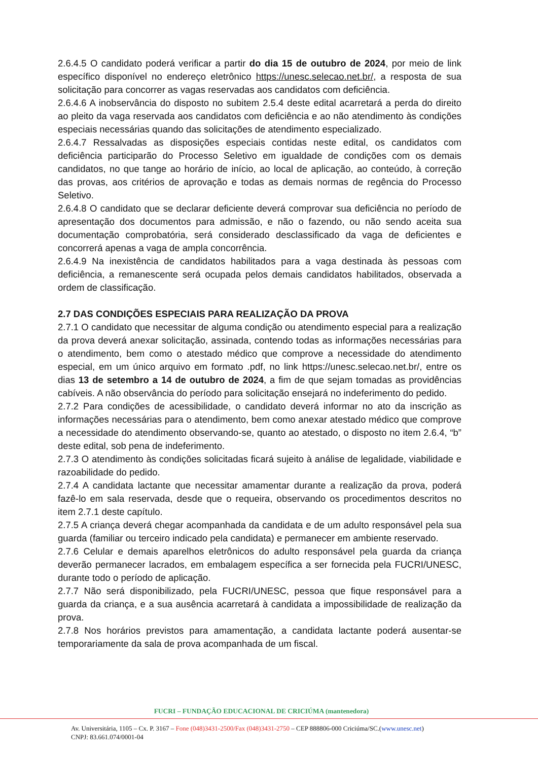2.6.4.5 O candidato poderá verificar a partir do dia 15 de outubro de 2024, por meio de link específico disponível no endereço eletrônico https://unesc.selecao.net.br/, a resposta de sua solicitação para concorrer as vagas reservadas aos candidatos com deficiência.
2.6.4.6 A inobservância do disposto no subitem 2.5.4 deste edital acarretará a perda do direito ao pleito da vaga reservada aos candidatos com deficiência e ao não atendimento às condições especiais necessárias quando das solicitações de atendimento especializado.
2.6.4.7 Ressalvadas as disposições especiais contidas neste edital, os candidatos com deficiência participarão do Processo Seletivo em igualdade de condições com os demais candidatos, no que tange ao horário de início, ao local de aplicação, ao conteúdo, à correção das provas, aos critérios de aprovação e todas as demais normas de regência do Processo Seletivo.
2.6.4.8 O candidato que se declarar deficiente deverá comprovar sua deficiência no período de apresentação dos documentos para admissão, e não o fazendo, ou não sendo aceita sua documentação comprobatória, será considerado desclassificado da vaga de deficientes e concorrerá apenas a vaga de ampla concorrência.
2.6.4.9 Na inexistência de candidatos habilitados para a vaga destinada às pessoas com deficiência, a remanescente será ocupada pelos demais candidatos habilitados, observada a ordem de classificação.
2.7 DAS CONDIÇÕES ESPECIAIS PARA REALIZAÇÃO DA PROVA
2.7.1 O candidato que necessitar de alguma condição ou atendimento especial para a realização da prova deverá anexar solicitação, assinada, contendo todas as informações necessárias para o atendimento, bem como o atestado médico que comprove a necessidade do atendimento especial, em um único arquivo em formato .pdf, no link https://unesc.selecao.net.br/, entre os dias 13 de setembro a 14 de outubro de 2024, a fim de que sejam tomadas as providências cabíveis. A não observância do período para solicitação ensejará no indeferimento do pedido.
2.7.2 Para condições de acessibilidade, o candidato deverá informar no ato da inscrição as informações necessárias para o atendimento, bem como anexar atestado médico que comprove a necessidade do atendimento observando-se, quanto ao atestado, o disposto no item 2.6.4, “b” deste edital, sob pena de indeferimento.
2.7.3 O atendimento às condições solicitadas ficará sujeito à análise de legalidade, viabilidade e razoabilidade do pedido.
2.7.4 A candidata lactante que necessitar amamentar durante a realização da prova, poderá fazê-lo em sala reservada, desde que o requeira, observando os procedimentos descritos no item 2.7.1 deste capítulo.
2.7.5 A criança deverá chegar acompanhada da candidata e de um adulto responsável pela sua guarda (familiar ou terceiro indicado pela candidata) e permanecer em ambiente reservado.
2.7.6 Celular e demais aparelhos eletrônicos do adulto responsável pela guarda da criança deverão permanecer lacrados, em embalagem específica a ser fornecida pela FUCRI/UNESC, durante todo o período de aplicação.
2.7.7 Não será disponibilizado, pela FUCRI/UNESC, pessoa que fique responsável para a guarda da criança, e a sua ausência acarretará à candidata a impossibilidade de realização da prova.
2.7.8 Nos horários previstos para amamentação, a candidata lactante poderá ausentar-se temporariamente da sala de prova acompanhada de um fiscal.
FUCRI – FUNDAÇÃO EDUCACIONAL DE CRICIÚMA (mantenedora)
Av. Universitária, 1105 – Cx. P. 3167 – Fone (048)3431-2500/Fax (048)3431-2750 – CEP 888806-000 Criciúma/SC.(www.unesc.net)
CNPJ: 83.661.074/0001-04